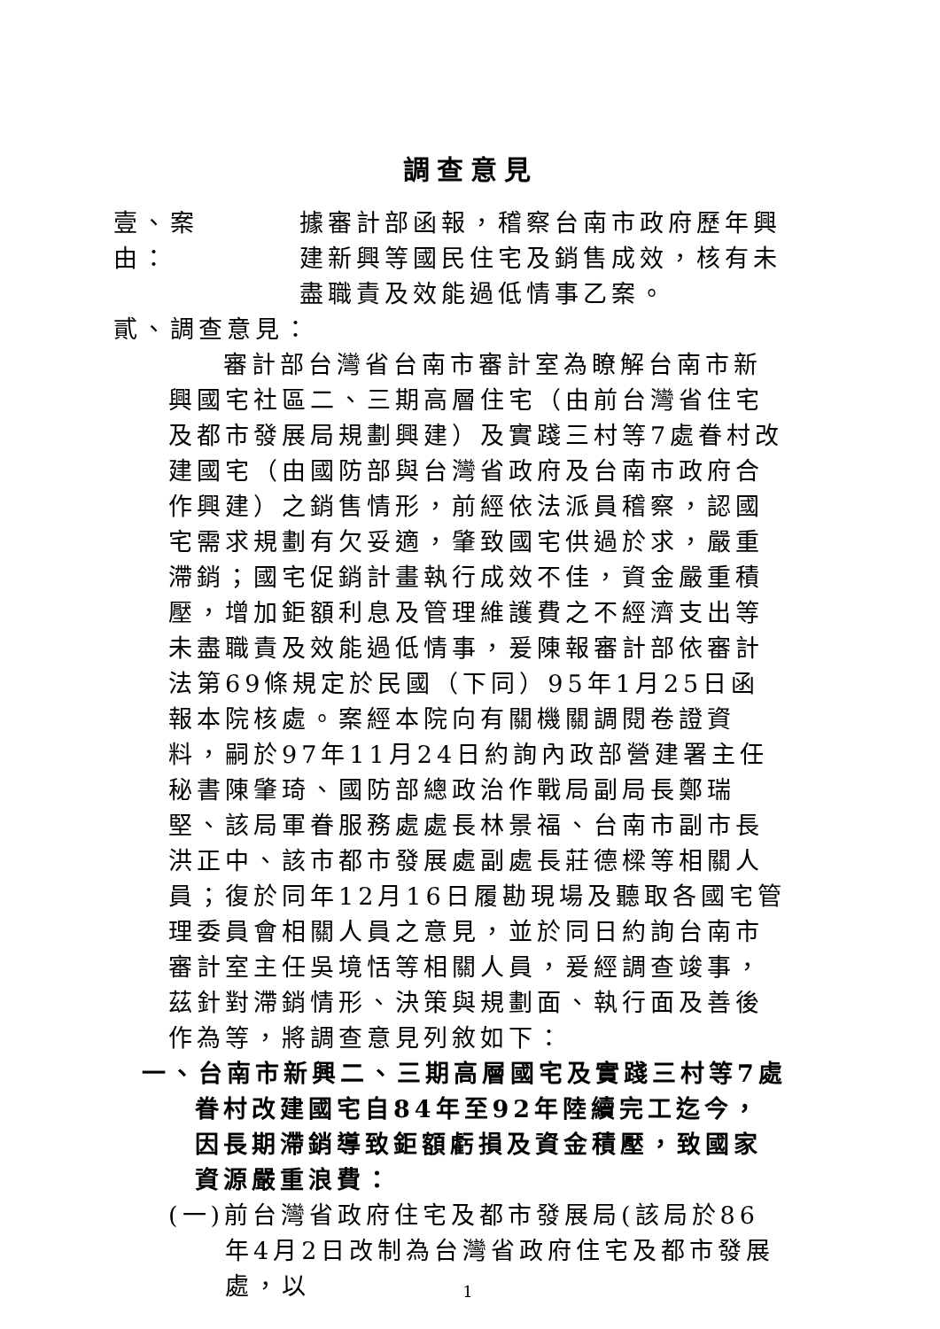調查意見
壹、案　　由：
據審計部函報，稽察台南市政府歷年興建新興等國民住宅及銷售成效，核有未盡職責及效能過低情事乙案。
貳、調查意見：
審計部台灣省台南市審計室為瞭解台南市新興國宅社區二、三期高層住宅（由前台灣省住宅及都市發展局規劃興建）及實踐三村等7處眷村改建國宅（由國防部與台灣省政府及台南市政府合作興建）之銷售情形，前經依法派員稽察，認國宅需求規劃有欠妥適，肇致國宅供過於求，嚴重滯銷；國宅促銷計畫執行成效不佳，資金嚴重積壓，增加鉅額利息及管理維護費之不經濟支出等未盡職責及效能過低情事，爰陳報審計部依審計法第69條規定於民國（下同）95年1月25日函報本院核處。案經本院向有關機關調閱卷證資料，嗣於97年11月24日約詢內政部營建署主任秘書陳肇琦、國防部總政治作戰局副局長鄭瑞堅、該局軍眷服務處處長林景福、台南市副市長洪正中、該市都市發展處副處長莊德樑等相關人員；復於同年12月16日履勘現場及聽取各國宅管理委員會相關人員之意見，並於同日約詢台南市審計室主任吳境恬等相關人員，爰經調查竣事，茲針對滯銷情形、決策與規劃面、執行面及善後作為等，將調查意見列敘如下：
一、台南市新興二、三期高層國宅及實踐三村等7處眷村改建國宅自84年至92年陸續完工迄今，因長期滯銷導致鉅額虧損及資金積壓，致國家資源嚴重浪費：
(一)前台灣省政府住宅及都市發展局(該局於86年4月2日改制為台灣省政府住宅及都市發展處，以
1